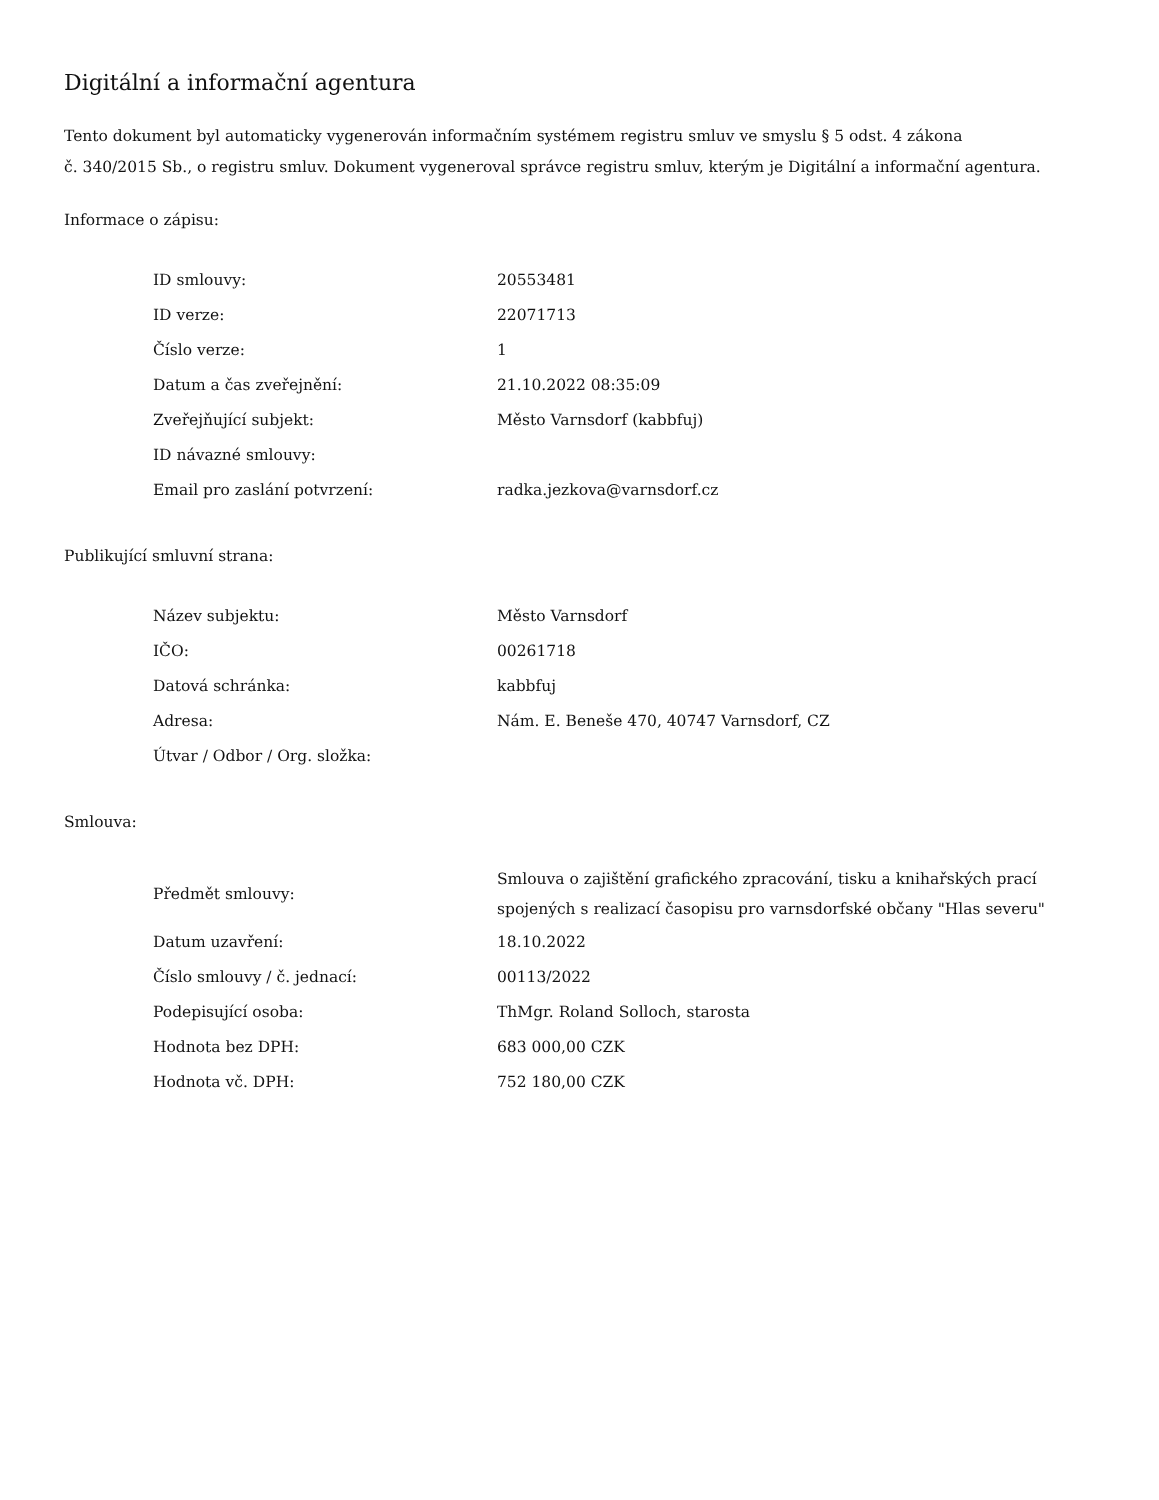Digitální a informační agentura
Tento dokument byl automaticky vygenerován informačním systémem registru smluv ve smyslu § 5 odst. 4 zákona
č. 340/2015 Sb., o registru smluv. Dokument vygeneroval správce registru smluv, kterým je Digitální a informační agentura.
Informace o zápisu:
| ID smlouvy: | 20553481 |
| ID verze: | 22071713 |
| Číslo verze: | 1 |
| Datum a čas zveřejnění: | 21.10.2022 08:35:09 |
| Zveřejňující subjekt: | Město Varnsdorf (kabbfuj) |
| ID návazné smlouvy: | |
| Email pro zaslání potvrzení: | radka.jezkova@varnsdorf.cz |
Publikující smluvní strana:
| Název subjektu: | Město Varnsdorf |
| IČO: | 00261718 |
| Datová schránka: | kabbfuj |
| Adresa: | Nám. E. Beneše 470, 40747 Varnsdorf, CZ |
| Útvar / Odbor / Org. složka: | |
Smlouva:
| Předmět smlouvy: | Smlouva o zajištění grafického zpracování, tisku a knihařských prací spojených s realizací časopisu pro varnsdorfské občany "Hlas severu" |
| Datum uzavření: | 18.10.2022 |
| Číslo smlouvy / č. jednací: | 00113/2022 |
| Podepisující osoba: | ThMgr. Roland Solloch, starosta |
| Hodnota bez DPH: | 683 000,00 CZK |
| Hodnota vč. DPH: | 752 180,00 CZK |